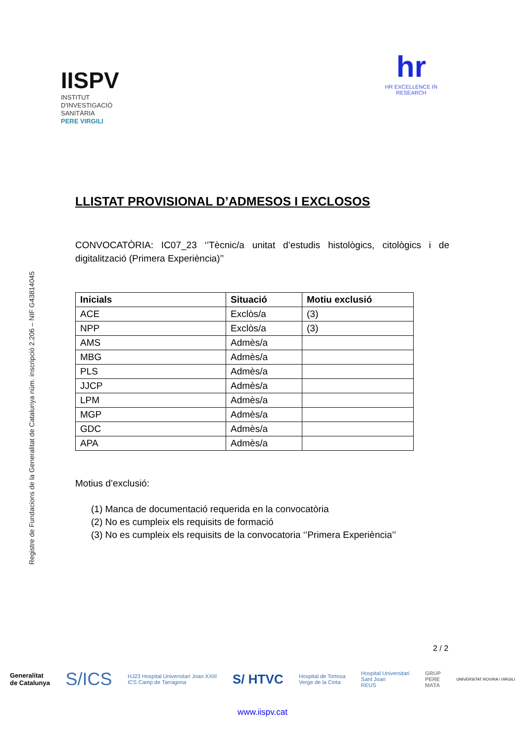IISPV
INSTITUT
D'INVESTIGACIÓ
SANITÀRIA
PERE VIRGILI
hr
HR EXCELLENCE IN RESEARCH
Registre de Fundacions de la Generalitat de Catalunya núm. inscripció 2.206 – NIF G43814045
LLISTAT PROVISIONAL D’ADMESOS I EXCLOSOS
CONVOCATÒRIA: IC07_23 ‘’Tècnic/a unitat d’estudis histològics, citològics i de digitalització (Primera Experiència)’’
| Inicials | Situació | Motiu exclusió |
| --- | --- | --- |
| ACE | Exclòs/a | (3) |
| NPP | Exclòs/a | (3) |
| AMS | Admès/a | |
| MBG | Admès/a | |
| PLS | Admès/a | |
| JJCP | Admès/a | |
| LPM | Admès/a | |
| MGP | Admès/a | |
| GDC | Admès/a | |
| APA | Admès/a | |
Motius d’exclusió:
(1) Manca de documentació requerida en la convocatòria
(2) No es cumpleix els requisits de formació
(3) No es cumpleix els requisits de la convocatoria ‘’Primera Experiència’’
2 / 2
Generalitat
de Catalunya S/ICS HJ23 Hospital Universitari Joan XXIII
ICS Camp de Tarragona S/ HTVC Hospital de Tortosa
Verge de la Cinta Hospital Universitari
Sant Joan
REUS GRUP
PERE
MATA UNIVERSITAT ROVIRA i VIRGILI
www.iispv.cat